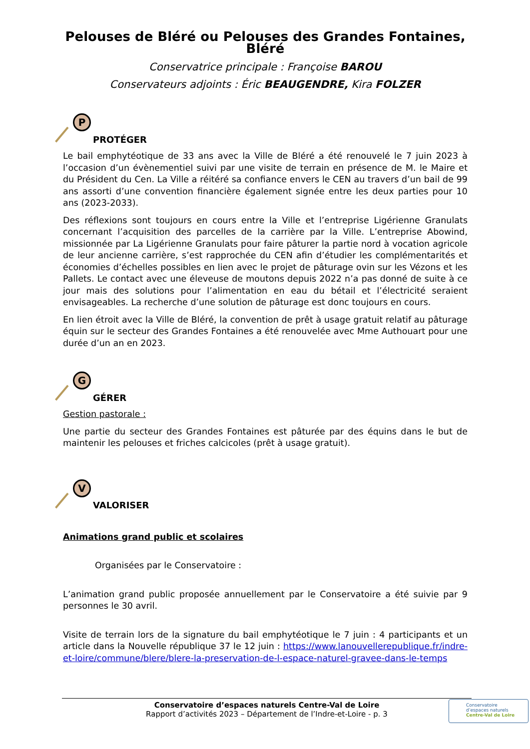Pelouses de Bléré ou Pelouses des Grandes Fontaines, Bléré
Conservatrice principale : Françoise BAROU
Conservateurs adjoints : Éric BEAUGENDRE, Kira FOLZER
P
PROTÉGER
Le bail emphytéotique de 33 ans avec la Ville de Bléré a été renouvelé le 7 juin 2023 à l’occasion d’un évènementiel suivi par une visite de terrain en présence de M. le Maire et du Président du Cen. La Ville a réitéré sa confiance envers le CEN au travers d’un bail de 99 ans assorti d’une convention financière également signée entre les deux parties pour 10 ans (2023-2033).
Des réflexions sont toujours en cours entre la Ville et l’entreprise Ligérienne Granulats concernant l’acquisition des parcelles de la carrière par la Ville. L’entreprise Abowind, missionnée par La Ligérienne Granulats pour faire pâturer la partie nord à vocation agricole de leur ancienne carrière, s’est rapprochée du CEN afin d’étudier les complémentarités et économies d’échelles possibles en lien avec le projet de pâturage ovin sur les Vézons et les Pallets. Le contact avec une éleveuse de moutons depuis 2022 n’a pas donné de suite à ce jour mais des solutions pour l’alimentation en eau du bétail et l’électricité seraient envisageables. La recherche d’une solution de pâturage est donc toujours en cours.
En lien étroit avec la Ville de Bléré, la convention de prêt à usage gratuit relatif au pâturage équin sur le secteur des Grandes Fontaines a été renouvelée avec Mme Authouart pour une durée d’un an en 2023.
G
GÉRER
Gestion pastorale :
Une partie du secteur des Grandes Fontaines est pâturée par des équins dans le but de maintenir les pelouses et friches calcicoles (prêt à usage gratuit).
V
VALORISER
Animations grand public et scolaires
Organisées par le Conservatoire :
L’animation grand public proposée annuellement par le Conservatoire a été suivie par 9 personnes le 30 avril.
Visite de terrain lors de la signature du bail emphytéotique le 7 juin : 4 participants et un article dans la Nouvelle république 37 le 12 juin : https://www.lanouvellerepublique.fr/indre-et-loire/commune/blere/blere-la-preservation-de-l-espace-naturel-gravee-dans-le-temps
Conservatoire d’espaces naturels Centre-Val de Loire
Rapport d’activités 2023 – Département de l’Indre-et-Loire - p. 3
Conservatoire
d’espaces naturels
Centre-Val de Loire